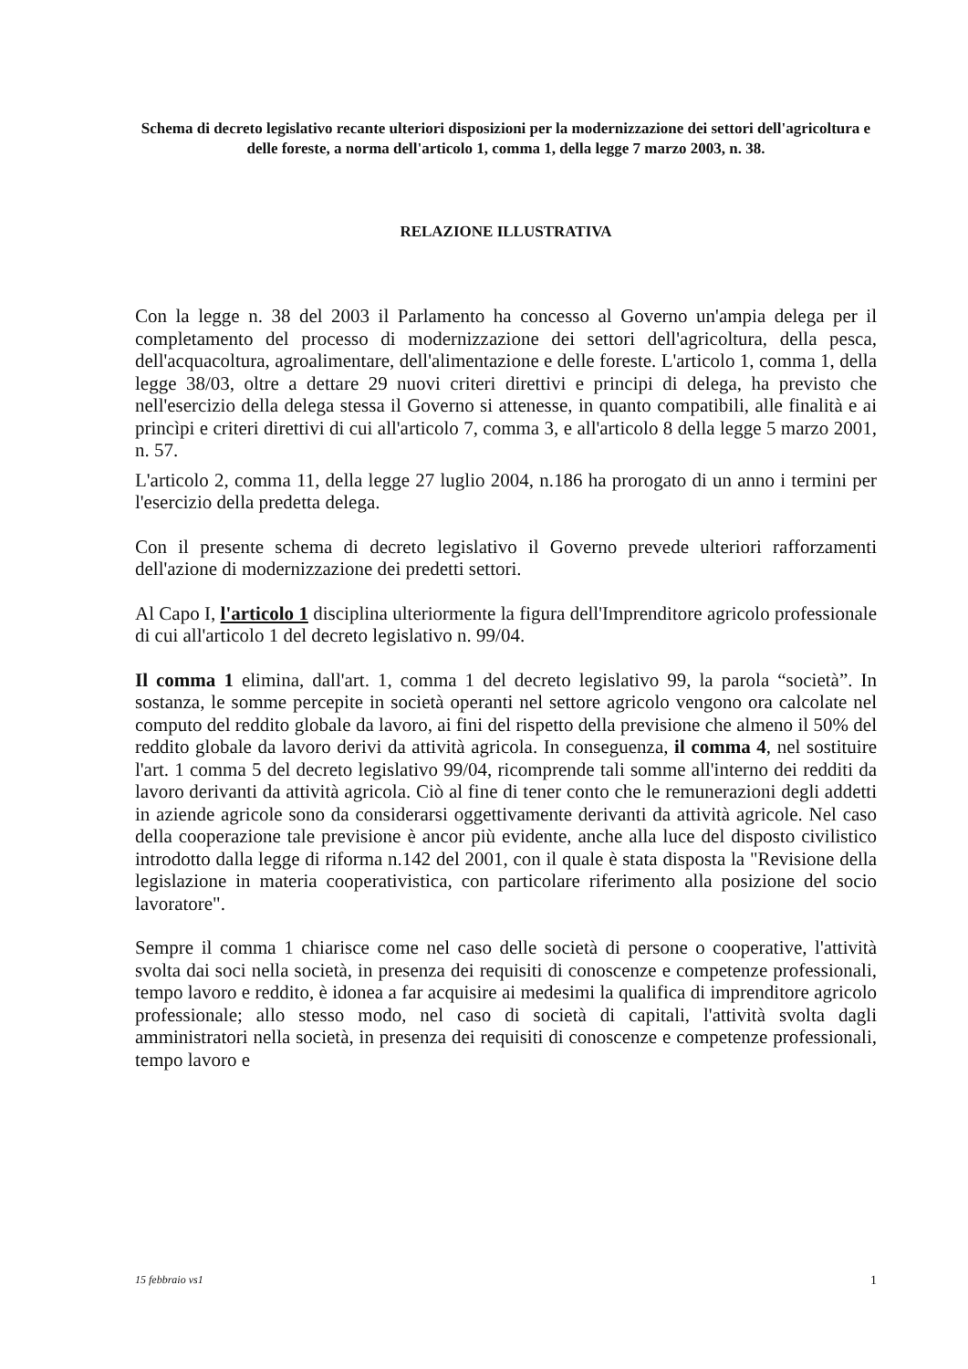Schema di decreto legislativo recante ulteriori disposizioni per la modernizzazione dei settori dell'agricoltura e delle foreste, a norma dell'articolo 1, comma 1, della legge 7 marzo 2003, n. 38.
RELAZIONE ILLUSTRATIVA
Con la legge n. 38 del 2003 il Parlamento ha concesso al Governo un'ampia delega per il completamento del processo di modernizzazione dei settori dell'agricoltura, della pesca, dell'acquacoltura, agroalimentare, dell'alimentazione e delle foreste. L'articolo 1, comma 1, della legge 38/03, oltre a dettare 29 nuovi criteri direttivi e principi di delega, ha previsto che nell'esercizio della delega stessa il Governo si attenesse, in quanto compatibili, alle finalità e ai princìpi e criteri direttivi di cui all'articolo 7, comma 3, e all'articolo 8 della legge 5 marzo 2001, n. 57.
L'articolo 2, comma 11, della legge 27 luglio 2004, n.186 ha prorogato di un anno i termini per l'esercizio della predetta delega.
Con il presente schema di decreto legislativo il Governo prevede ulteriori rafforzamenti dell'azione di modernizzazione dei predetti settori.
Al Capo I, l'articolo 1 disciplina ulteriormente la figura dell'Imprenditore agricolo professionale di cui all'articolo 1 del decreto legislativo n. 99/04.
Il comma 1 elimina, dall'art. 1, comma 1 del decreto legislativo 99, la parola “società”. In sostanza, le somme percepite in società operanti nel settore agricolo vengono ora calcolate nel computo del reddito globale da lavoro, ai fini del rispetto della previsione che almeno il 50% del reddito globale da lavoro derivi da attività agricola. In conseguenza, il comma 4, nel sostituire l'art. 1 comma 5 del decreto legislativo 99/04, ricomprende tali somme all'interno dei redditi da lavoro derivanti da attività agricola. Ciò al fine di tener conto che le remunerazioni degli addetti in aziende agricole sono da considerarsi oggettivamente derivanti da attività agricole. Nel caso della cooperazione tale previsione è ancor più evidente, anche alla luce del disposto civilistico introdotto dalla legge di riforma n.142 del 2001, con il quale è stata disposta la "Revisione della legislazione in materia cooperativistica, con particolare riferimento alla posizione del socio lavoratore".
Sempre il comma 1 chiarisce come nel caso delle società di persone o cooperative, l'attività svolta dai soci nella società, in presenza dei requisiti di conoscenze e competenze professionali, tempo lavoro e reddito, è idonea a far acquisire ai medesimi la qualifica di imprenditore agricolo professionale; allo stesso modo, nel caso di società di capitali, l'attività svolta dagli amministratori nella società, in presenza dei requisiti di conoscenze e competenze professionali, tempo lavoro e
15 febbraio vs1 1